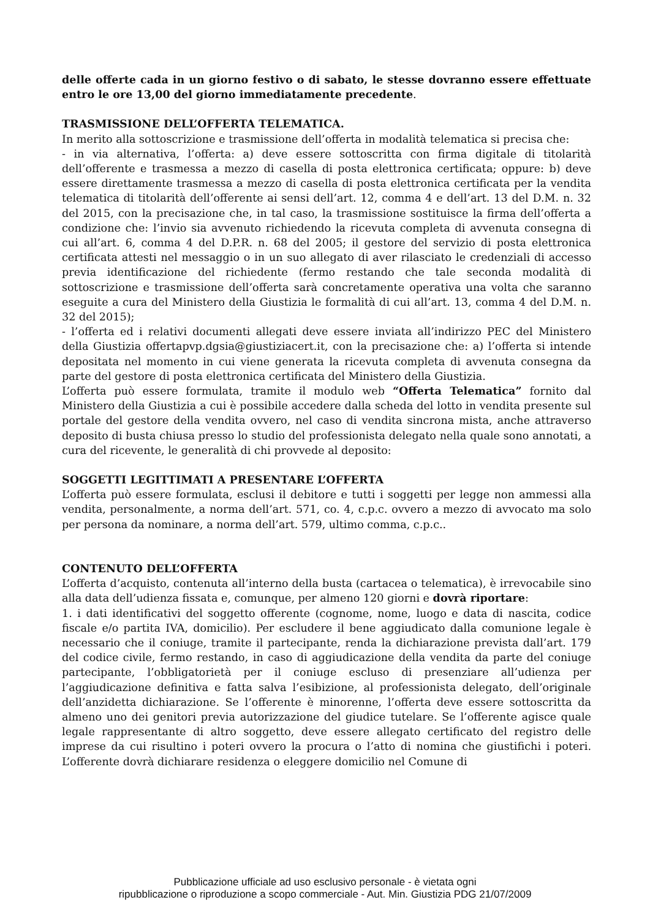delle offerte cada in un giorno festivo o di sabato, le stesse dovranno essere effettuate entro le ore 13,00 del giorno immediatamente precedente.
TRASMISSIONE DELL’OFFERTA TELEMATICA.
In merito alla sottoscrizione e trasmissione dell’offerta in modalità telematica si precisa che:
- in via alternativa, l’offerta: a) deve essere sottoscritta con firma digitale di titolarità dell’offerente e trasmessa a mezzo di casella di posta elettronica certificata; oppure: b) deve essere direttamente trasmessa a mezzo di casella di posta elettronica certificata per la vendita telematica di titolarità dell’offerente ai sensi dell’art. 12, comma 4 e dell’art. 13 del D.M. n. 32 del 2015, con la precisazione che, in tal caso, la trasmissione sostituisce la firma dell’offerta a condizione che: l’invio sia avvenuto richiedendo la ricevuta completa di avvenuta consegna di cui all’art. 6, comma 4 del D.P.R. n. 68 del 2005; il gestore del servizio di posta elettronica certificata attesti nel messaggio o in un suo allegato di aver rilasciato le credenziali di accesso previa identificazione del richiedente (fermo restando che tale seconda modalità di sottoscrizione e trasmissione dell’offerta sarà concretamente operativa una volta che saranno eseguite a cura del Ministero della Giustizia le formalità di cui all’art. 13, comma 4 del D.M. n. 32 del 2015);
- l’offerta ed i relativi documenti allegati deve essere inviata all’indirizzo PEC del Ministero della Giustizia offertapvp.dgsia@giustiziacert.it, con la precisazione che: a) l’offerta si intende depositata nel momento in cui viene generata la ricevuta completa di avvenuta consegna da parte del gestore di posta elettronica certificata del Ministero della Giustizia.
L’offerta può essere formulata, tramite il modulo web “Offerta Telematica” fornito dal Ministero della Giustizia a cui è possibile accedere dalla scheda del lotto in vendita presente sul portale del gestore della vendita ovvero, nel caso di vendita sincrona mista, anche attraverso deposito di busta chiusa presso lo studio del professionista delegato nella quale sono annotati, a cura del ricevente, le generalità di chi provvede al deposito:
SOGGETTI LEGITTIMATI A PRESENTARE L’OFFERTA
L’offerta può essere formulata, esclusi il debitore e tutti i soggetti per legge non ammessi alla vendita, personalmente, a norma dell’art. 571, co. 4, c.p.c. ovvero a mezzo di avvocato ma solo per persona da nominare, a norma dell’art. 579, ultimo comma, c.p.c..
CONTENUTO DELL’OFFERTA
L’offerta d’acquisto, contenuta all’interno della busta (cartacea o telematica), è irrevocabile sino alla data dell’udienza fissata e, comunque, per almeno 120 giorni e dovrà riportare:
1. i dati identificativi del soggetto offerente (cognome, nome, luogo e data di nascita, codice fiscale e/o partita IVA, domicilio). Per escludere il bene aggiudicato dalla comunione legale è necessario che il coniuge, tramite il partecipante, renda la dichiarazione prevista dall’art. 179 del codice civile, fermo restando, in caso di aggiudicazione della vendita da parte del coniuge partecipante, l’obbligatorietà per il coniuge escluso di presenziare all’udienza per l’aggiudicazione definitiva e fatta salva l’esibizione, al professionista delegato, dell’originale dell’anzidetta dichiarazione. Se l’offerente è minorenne, l’offerta deve essere sottoscritta da almeno uno dei genitori previa autorizzazione del giudice tutelare. Se l’offerente agisce quale legale rappresentante di altro soggetto, deve essere allegato certificato del registro delle imprese da cui risultino i poteri ovvero la procura o l’atto di nomina che giustifichi i poteri. L’offerente dovrà dichiarare residenza o eleggere domicilio nel Comune di
Pubblicazione ufficiale ad uso esclusivo personale - è vietata ogni
ripubblicazione o riproduzione a scopo commerciale - Aut. Min. Giustizia PDG 21/07/2009